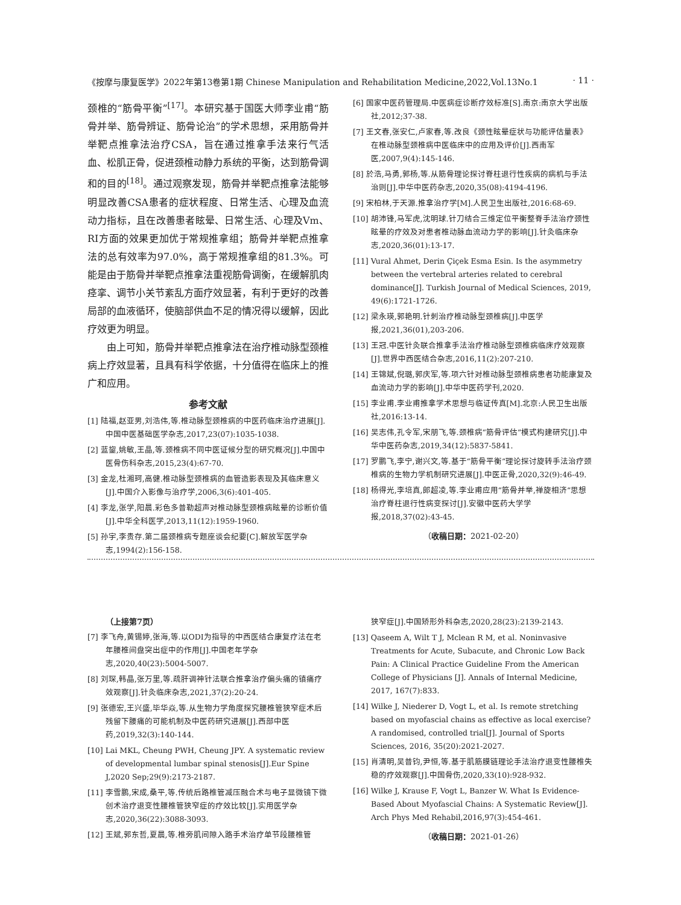《按摩与康复医学》2022年第13卷第1期 Chinese Manipulation and Rehabilitation Medicine,2022,Vol.13No.1 · 11 ·
颈椎的“筋骨平衡”<sup>[17]</sup>。本研究基于国医大师李业甫“筋骨并举、筋骨辨证、筋骨论治”的学术思想，采用筋骨并举靶点推拿法治疗CSA，旨在通过推拿手法来行气活血、松肌正骨，促进颈椎动静力系统的平衡，达到筋骨调和的目的<sup>[18]</sup>。通过观察发现，筋骨并举靶点推拿法能够明显改善CSA患者的症状程度、日常生活、心理及血流动力指标，且在改善患者眩晕、日常生活、心理及Vm、RI方面的效果更加优于常规推拿组；筋骨并举靶点推拿法的总有效率为97.0%，高于常规推拿组的81.3%。可能是由于筋骨并举靶点推拿法重视筋骨调衡，在缓解肌肉痉挛、调节小关节紊乱方面疗效显著，有利于更好的改善局部的血液循环，使脑部供血不足的情况得以缓解，因此疗效更为明显。
由上可知，筋骨并举靶点推拿法在治疗椎动脉型颈椎病上疗效显著，且具有科学依据，十分值得在临床上的推广和应用。
参考文献
[1] 陆福,赵亚男,刘浩伟,等.椎动脉型颈椎病的中医药临床治疗进展[J].中国中医基础医学杂志,2017,23(07):1035-1038.
[2] 蓝鋆,姚敏,王晶,等.颈椎病不同中医证候分型的研究概况[J].中国中医骨伤科杂志,2015,23(4):67-70.
[3] 金龙,杜湘珂,高健.椎动脉型颈椎病的血管造影表现及其临床意义[J].中国介入影像与治疗学,2006,3(6):401-405.
[4] 李龙,张学,阳晨.彩色多普勒超声对椎动脉型颈椎病眩晕的诊断价值[J].中华全科医学,2013,11(12):1959-1960.
[5] 孙宇,李贵存.第二届颈椎病专题座谈会纪要[C].解放军医学杂志,1994(2):156-158.
[6] 国家中医药管理局.中医病症诊断疗效标准[S].南京:南京大学出版社,2012;37-38.
[7] 王文春,张安仁,卢家春,等.改良《颈性眩晕症状与功能评估量表》在椎动脉型颈椎病中医临床中的应用及评价[J].西南军医,2007,9(4):145-146.
[8] 於浩,马勇,郭杨,等.从筋骨理论探讨脊柱退行性疾病的病机与手法治则[J].中华中医药杂志,2020,35(08):4194-4196.
[9] 宋柏林,于天源.推拿治疗学[M].人民卫生出版社,2016:68-69.
[10] 胡沛锋,马军虎,沈明球.针刀结合三维定位平衡整脊手法治疗颈性眩晕的疗效及对患者椎动脉血流动力学的影响[J].针灸临床杂志,2020,36(01):13-17.
[11] Vural Ahmet, Derin Çiçek Esma Esin. Is the asymmetry between the vertebral arteries related to cerebral dominance[J]. Turkish Journal of Medical Sciences, 2019, 49(6):1721-1726.
[12] 梁永瑛,郭艳明.针刺治疗椎动脉型颈椎病[J].中医学报,2021,36(01),203-206.
[13] 王冠.中医针灸联合推拿手法治疗椎动脉型颈椎病临床疗效观察[J].世界中西医结合杂志,2016,11(2):207-210.
[14] 王锦斌,倪璐,郭庆军,等.项六针对椎动脉型颈椎病患者功能康复及血流动力学的影响[J].中华中医药学刊,2020.
[15] 李业甫.李业甫推拿学术思想与临证传真[M].北京:人民卫生出版社,2016:13-14.
[16] 吴志伟,孔令军,宋朋飞,等.颈椎病“筋骨评估”模式构建研究[J].中华中医药杂志,2019,34(12):5837-5841.
[17] 罗鹏飞,李宁,谢兴文,等.基于“筋骨平衡”理论探讨旋转手法治疗颈椎病的生物力学机制研究进展[J].中医正骨,2020,32(9):46-49.
[18] 杨得光,李培真,郎超凌,等.李业甫应用“筋骨并举,禅旋相济”思想治疗脊柱退行性病变探讨[J].安徽中医药大学学报,2018,37(02):43-45.
（收稿日期：2021-02-20）
（上接第7页）
[7] 李飞舟,黄锡婷,张海,等.以ODI为指导的中西医结合康复疗法在老年腰椎间盘突出症中的作用[J].中国老年学杂志,2020,40(23):5004-5007.
[8] 刘琛,韩晶,张万里,等.疏肝调神针法联合推拿治疗偏头痛的镇痛疗效观察[J].针灸临床杂志,2021,37(2):20-24.
[9] 张德宏,王兴盛,毕华焱,等.从生物力学角度探究腰椎管狭窄症术后残留下腰痛的可能机制及中医药研究进展[J].西部中医药,2019,32(3):140-144.
[10] Lai MKL, Cheung PWH, Cheung JPY. A systematic review of developmental lumbar spinal stenosis[J].Eur Spine J,2020 Sep;29(9):2173-2187.
[11] 李雪鹏,宋成,桑平,等.传统后路椎管减压融合术与电子显微镜下微创术治疗退变性腰椎管狭窄症的疗效比较[J].实用医学杂志,2020,36(22):3088-3093.
[12] 王斌,郭东哲,夏晨,等.椎旁肌间隙入路手术治疗单节段腰椎管
狭窄症[J].中国矫形外科杂志,2020,28(23):2139-2143.
[13] Qaseem A, Wilt T J, Mclean R M, et al. Noninvasive Treatments for Acute, Subacute, and Chronic Low Back Pain: A Clinical Practice Guideline From the American College of Physicians [J]. Annals of Internal Medicine, 2017, 167(7):833.
[14] Wilke J, Niederer D, Vogt L, et al. Is remote stretching based on myofascial chains as effective as local exercise? A randomised, controlled trial[J]. Journal of Sports Sciences, 2016, 35(20):2021-2027.
[15] 肖清明,吴普钧,尹恒,等.基于肌筋膜链理论手法治疗退变性腰椎失稳的疗效观察[J].中国骨伤,2020,33(10):928-932.
[16] Wilke J, Krause F, Vogt L, Banzer W. What Is Evidence-Based About Myofascial Chains: A Systematic Review[J]. Arch Phys Med Rehabil,2016,97(3):454-461.
（收稿日期：2021-01-26）